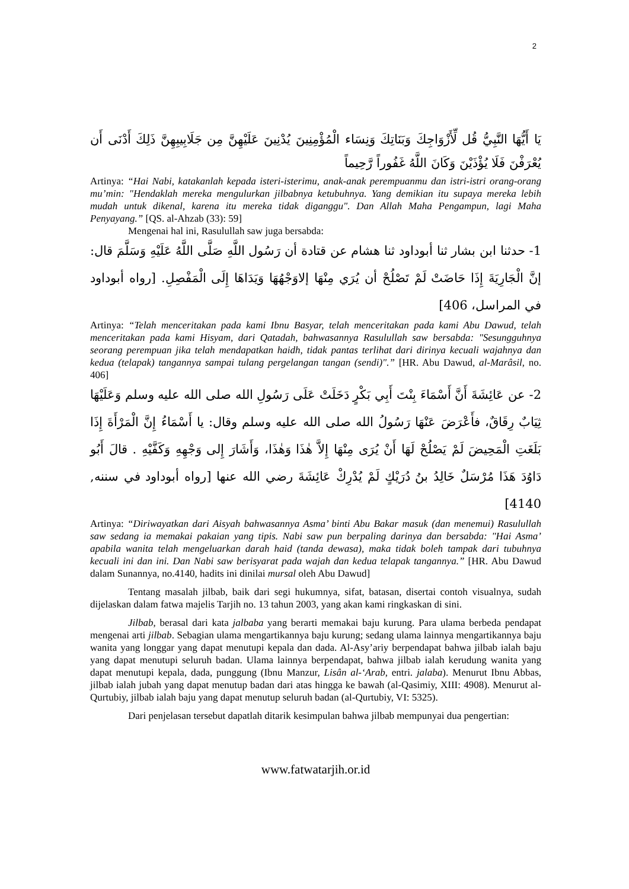2
يَا أَيُّهَا النَّبِيُّ قُل لِّأَزْوَاجِكَ وَبَنَاتِكَ وَنِسَاء الْمُؤْمِنِينَ يُدْنِينَ عَلَيْهِنَّ مِن جَلَابِيبِهِنَّ ذَلِكَ أَدْنَى أَن يُعْرَفْنَ فَلَا يُؤْذَيْنَ وَكَانَ اللَّهُ غَفُوراً رَّحِيماً
Artinya: “Hai Nabi, katakanlah kepada isteri-isterimu, anak-anak perempuanmu dan istri-istri orang-orang mu’min: "Hendaklah mereka mengulurkan jilbabnya ketubuhnya. Yang demikian itu supaya mereka lebih mudah untuk dikenal, karena itu mereka tidak diganggu". Dan Allah Maha Pengampun, lagi Maha Penyayang.” [QS. al-Ahzab (33): 59]
Mengenai hal ini, Rasulullah saw juga bersabda:
1- حدثنا ابن بشار ثنا أبوداود ثنا هشام عن قتادة أن رَسُول اللَّهِ صَلَّى اللَّهُ عَلَيْهِ وَسَلَّمَ قال: إنَّ الْجَارِيَةَ إِذَا حَاضَتْ لَمْ تَصْلُحْ أن يُرَي مِنْهَا إلاوَجْهُهَا وَيَدَاهَا إِلَى الْمَفْصِلِ. [رواه أبوداود في المراسل، 406]
Artinya: “Telah menceritakan pada kami Ibnu Basyar, telah menceritakan pada kami Abu Dawud, telah menceritakan pada kami Hisyam, dari Qatadah, bahwasannya Rasulullah saw bersabda: "Sesungguhnya seorang perempuan jika telah mendapatkan haidh, tidak pantas terlihat dari dirinya kecuali wajahnya dan kedua (telapak) tangannya sampai tulang pergelangan tangan (sendi)".” [HR. Abu Dawud, al-Marâsil, no. 406]
2- عن عَائِشَةَ أَنَّ أَسْمَاءَ بِنْتَ أَبِي بَكْرٍ دَخَلَتْ عَلَى رَسُولِ الله صلى الله عليه وسلم وَعَلَيْهَا ثِيَابٌ رِقَاقٌ، فأَعْرَضَ عَنْهَا رَسُولُ الله صلى الله عليه وسلم وقال: يا أَسْمَاءُ إِنَّ الْمَرْأَةَ إِذَا بَلَغَتِ الْمَحِيضَ لَمْ يَصْلُحْ لَهَا أَنْ يُرَى مِنْهَا إِلاَّ هٰذَا وَهٰذَا، وَأَشَارَ إِلى وَجْهِهِ وَكَفَّيْهِ . قالَ أَبُو دَاوُدَ هَذَا مُرْسَلٌ خَالِدُ بنُ دُرَيْكٍ لَمْ يُدْرِكْ عَائِشَةَ رضي الله عنها [رواه أبوداود في سننه, 4140]
Artinya: “Diriwayatkan dari Aisyah bahwasannya Asma’ binti Abu Bakar masuk (dan menemui) Rasulullah saw sedang ia memakai pakaian yang tipis. Nabi saw pun berpaling darinya dan bersabda: "Hai Asma’ apabila wanita telah mengeluarkan darah haid (tanda dewasa), maka tidak boleh tampak dari tubuhnya kecuali ini dan ini. Dan Nabi saw berisyarat pada wajah dan kedua telapak tangannya.” [HR. Abu Dawud dalam Sunannya, no.4140, hadits ini dinilai mursal oleh Abu Dawud]
Tentang masalah jilbab, baik dari segi hukumnya, sifat, batasan, disertai contoh visualnya, sudah dijelaskan dalam fatwa majelis Tarjih no. 13 tahun 2003, yang akan kami ringkaskan di sini.
Jilbab, berasal dari kata jalbaba yang berarti memakai baju kurung. Para ulama berbeda pendapat mengenai arti jilbab. Sebagian ulama mengartikannya baju kurung; sedang ulama lainnya mengartikannya baju wanita yang longgar yang dapat menutupi kepala dan dada. Al-Asy’ariy berpendapat bahwa jilbab ialah baju yang dapat menutupi seluruh badan. Ulama lainnya berpendapat, bahwa jilbab ialah kerudung wanita yang dapat menutupi kepala, dada, punggung (Ibnu Manzur, Lisân al-‘Arab, entri. jalaba). Menurut Ibnu Abbas, jilbab ialah jubah yang dapat menutup badan dari atas hingga ke bawah (al-Qasimiy, XIII: 4908). Menurut al-Qurtubiy, jilbab ialah baju yang dapat menutup seluruh badan (al-Qurtubiy, VI: 5325).
Dari penjelasan tersebut dapatlah ditarik kesimpulan bahwa jilbab mempunyai dua pengertian:
www.fatwatarjih.or.id